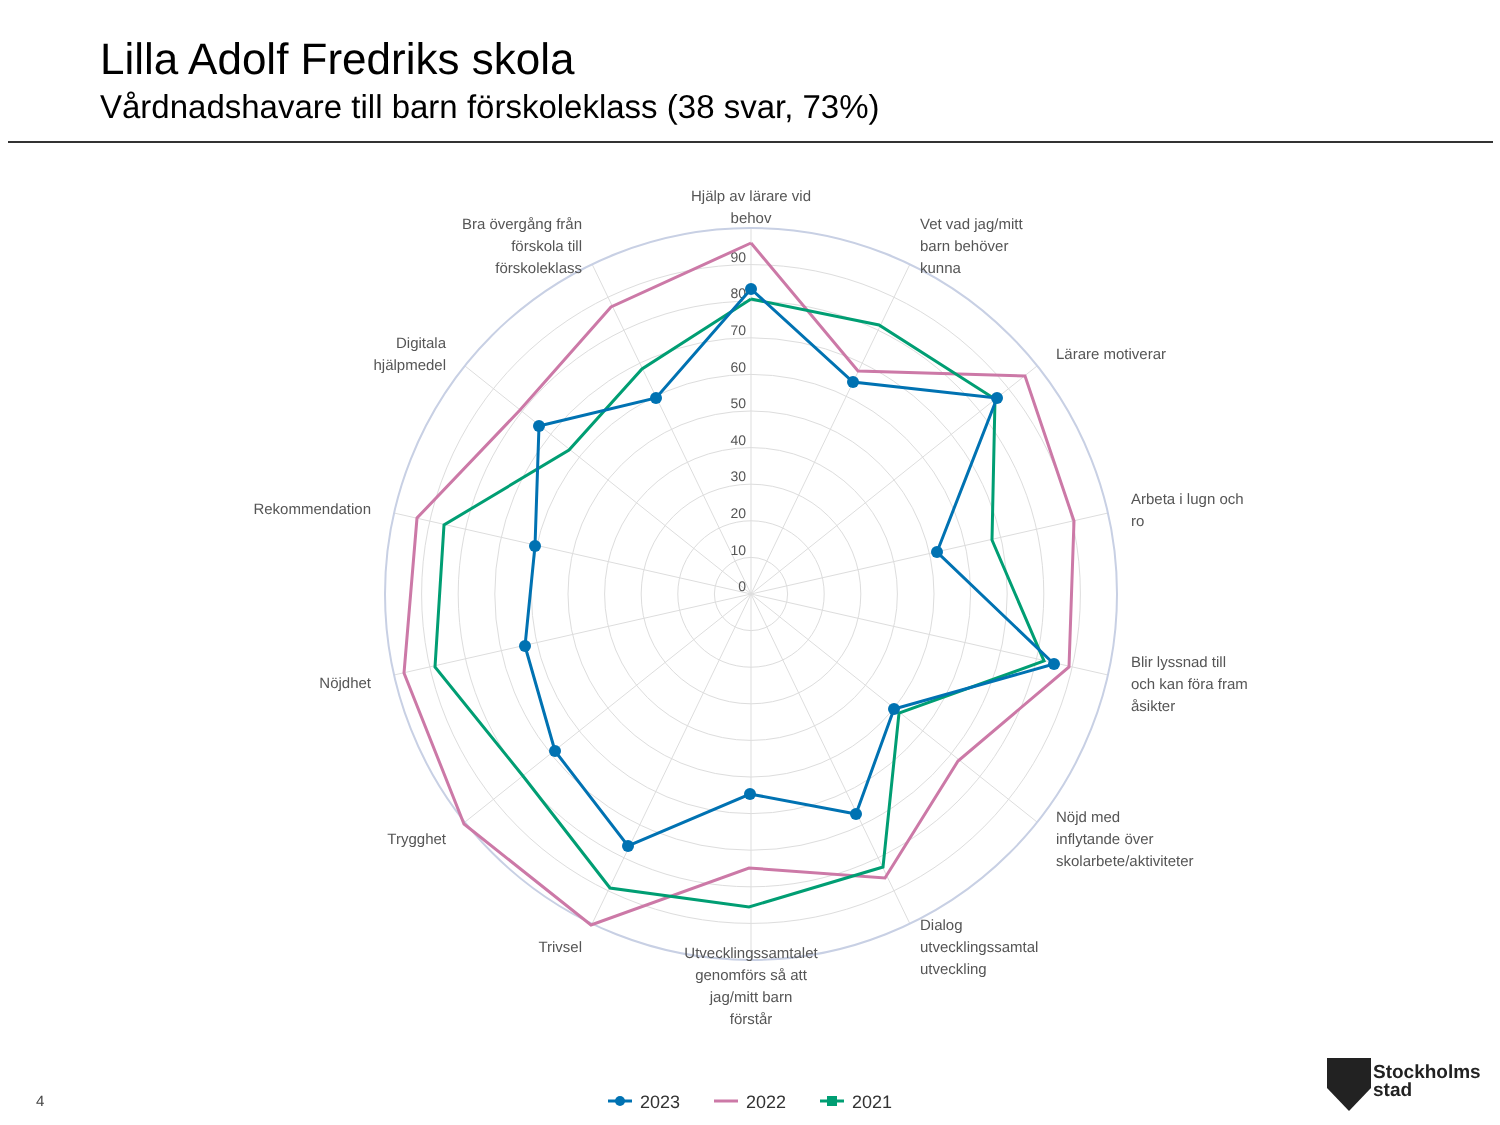Lilla Adolf Fredriks skola
Vårdnadshavare till barn förskoleklass (38 svar, 73%)
90
80
70
60
50
40
30
20
10
0
Hjälp av lärare vid
behov
Vet vad jag/mitt
barn behöver
kunna
Lärare motiverar
Arbeta i lugn och
ro
Blir lyssnad till
och kan föra fram
åsikter
Nöjd med
inflytande över
skolarbete/aktiviteter
Dialog
utvecklingssamtal
utveckling
Utvecklingssamtalet
genomförs så att
jag/mitt barn
förstår
Trivsel
Trygghet
Nöjdhet
Rekommendation
Digitala
hjälpmedel
Bra övergång från
förskola till
förskoleklass
2023
2022
2021
4
Stockholms
stad